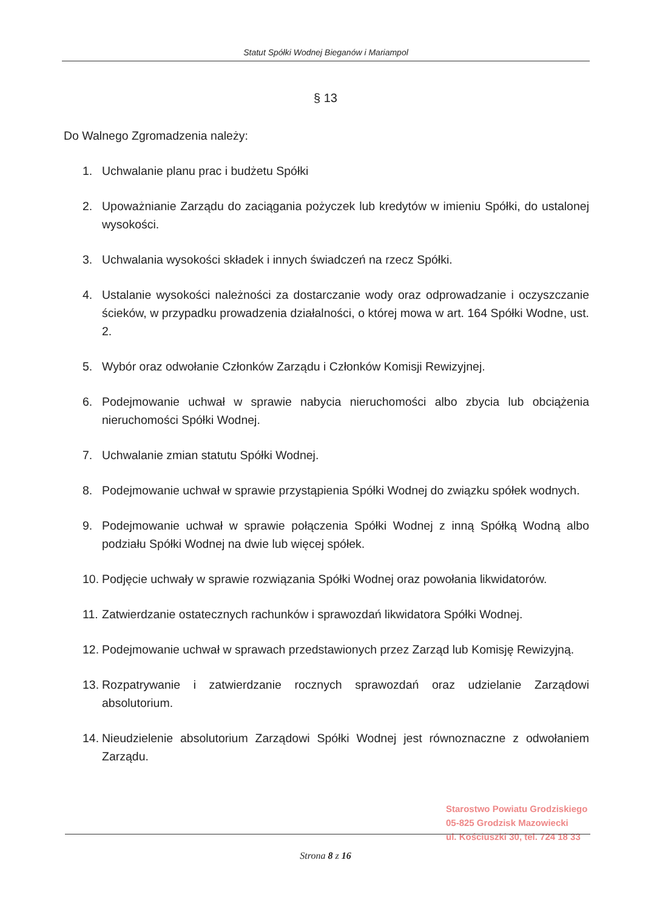Statut Spółki Wodnej Bieganów i Mariampol
§ 13
Do Walnego Zgromadzenia należy:
1. Uchwalanie planu prac i budżetu Spółki
2. Upoważnianie Zarządu do zaciągania pożyczek lub kredytów w imieniu Spółki, do ustalonej wysokości.
3. Uchwalania wysokości składek i innych świadczeń na rzecz Spółki.
4. Ustalanie wysokości należności za dostarczanie wody oraz odprowadzanie i oczyszczanie ścieków, w przypadku prowadzenia działalności, o której mowa w art. 164 Spółki Wodne, ust. 2.
5. Wybór oraz odwołanie Członków Zarządu i Członków Komisji Rewizyjnej.
6. Podejmowanie uchwał w sprawie nabycia nieruchomości albo zbycia lub obciążenia nieruchomości Spółki Wodnej.
7. Uchwalanie zmian statutu Spółki Wodnej.
8. Podejmowanie uchwał w sprawie przystąpienia Spółki Wodnej do związku spółek wodnych.
9. Podejmowanie uchwał w sprawie połączenia Spółki Wodnej z inną Spółką Wodną albo podziału Spółki Wodnej na dwie lub więcej spółek.
10. Podjęcie uchwały w sprawie rozwiązania Spółki Wodnej oraz powołania likwidatorów.
11. Zatwierdzanie ostatecznych rachunków i sprawozdań likwidatora Spółki Wodnej.
12. Podejmowanie uchwał w sprawach przedstawionych przez Zarząd lub Komisję Rewizyjną.
13. Rozpatrywanie i zatwierdzanie rocznych sprawozdań oraz udzielanie Zarządowi absolutorium.
14. Nieudzielenie absolutorium Zarządowi Spółki Wodnej jest równoznaczne z odwołaniem Zarządu.
Starostwo Powiatu Grodziskiego
05-825 Grodzisk Mazowiecki
ul. Kościuszki 30, tel. 724 18 33
Strona 8 z 16